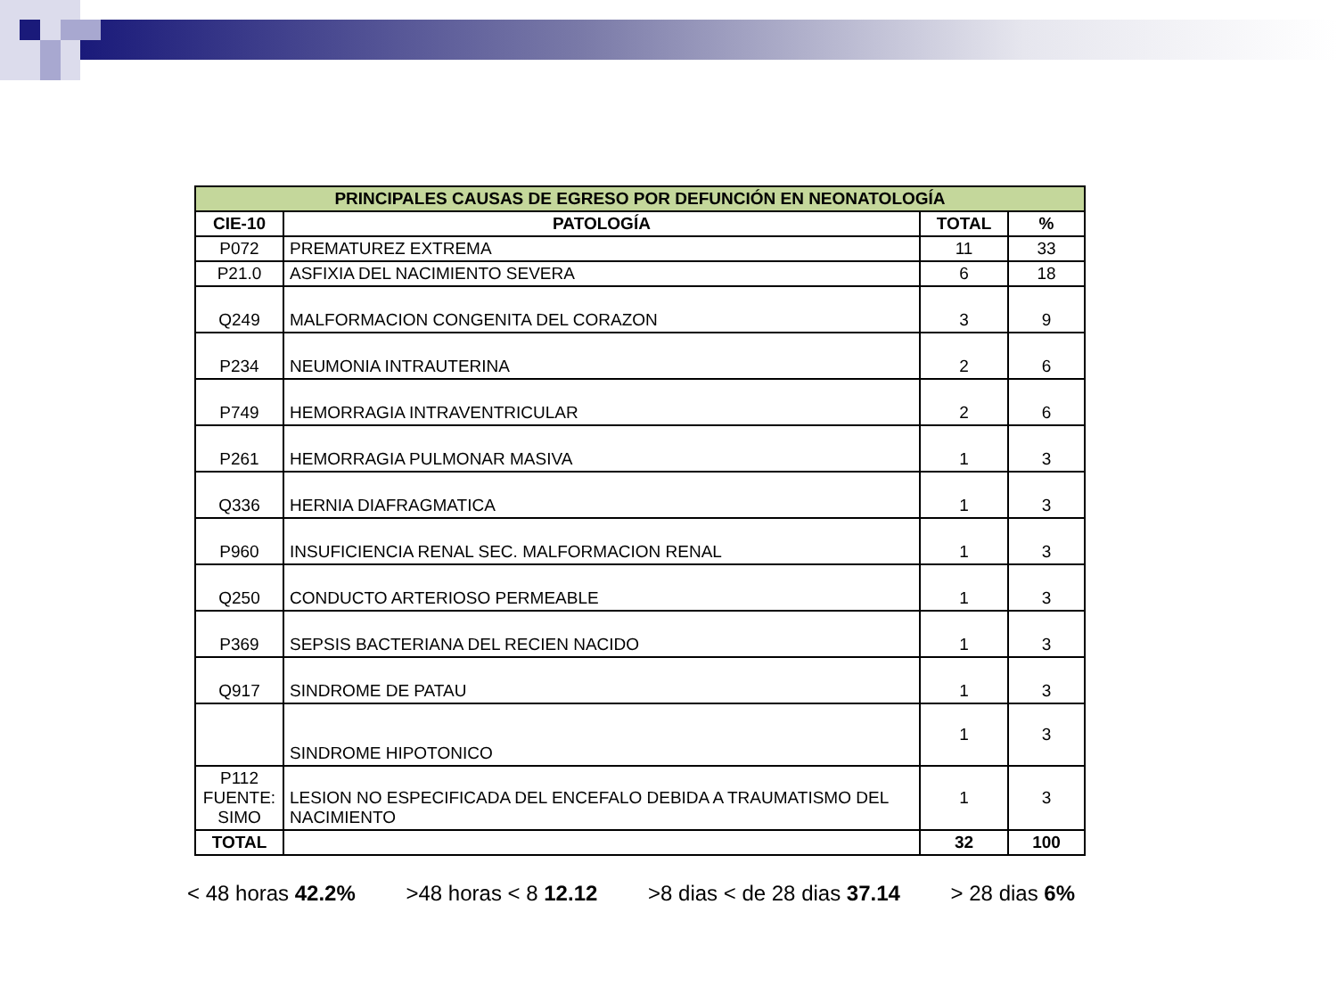| PRINCIPALES CAUSAS DE EGRESO POR DEFUNCIÓN EN NEONATOLOGÍA | | | |
| CIE-10 | PATOLOGÍA | TOTAL | % |
| P072 | PREMATUREZ EXTREMA | 11 | 33 |
| P21.0 | ASFIXIA DEL NACIMIENTO SEVERA | 6 | 18 |
| Q249 | MALFORMACION CONGENITA DEL CORAZON | 3 | 9 |
| P234 | NEUMONIA INTRAUTERINA | 2 | 6 |
| P749 | HEMORRAGIA INTRAVENTRICULAR | 2 | 6 |
| P261 | HEMORRAGIA PULMONAR MASIVA | 1 | 3 |
| Q336 | HERNIA DIAFRAGMATICA | 1 | 3 |
| P960 | INSUFICIENCIA RENAL SEC. MALFORMACION RENAL | 1 | 3 |
| Q250 | CONDUCTO ARTERIOSO PERMEABLE | 1 | 3 |
| P369 | SEPSIS BACTERIANA DEL RECIEN NACIDO | 1 | 3 |
| Q917 | SINDROME DE PATAU | 1 | 3 |
| | SINDROME HIPOTONICO | 1 | 3 |
| P112 FUENTE: SIMO | LESION NO ESPECIFICADA DEL ENCEFALO DEBIDA A TRAUMATISMO DEL NACIMIENTO | 1 | 3 |
| TOTAL | | 32 | 100 |
< 48 horas 42.2% >48 horas < 8 12.12 >8 dias < de 28 dias 37.14 > 28 dias 6%